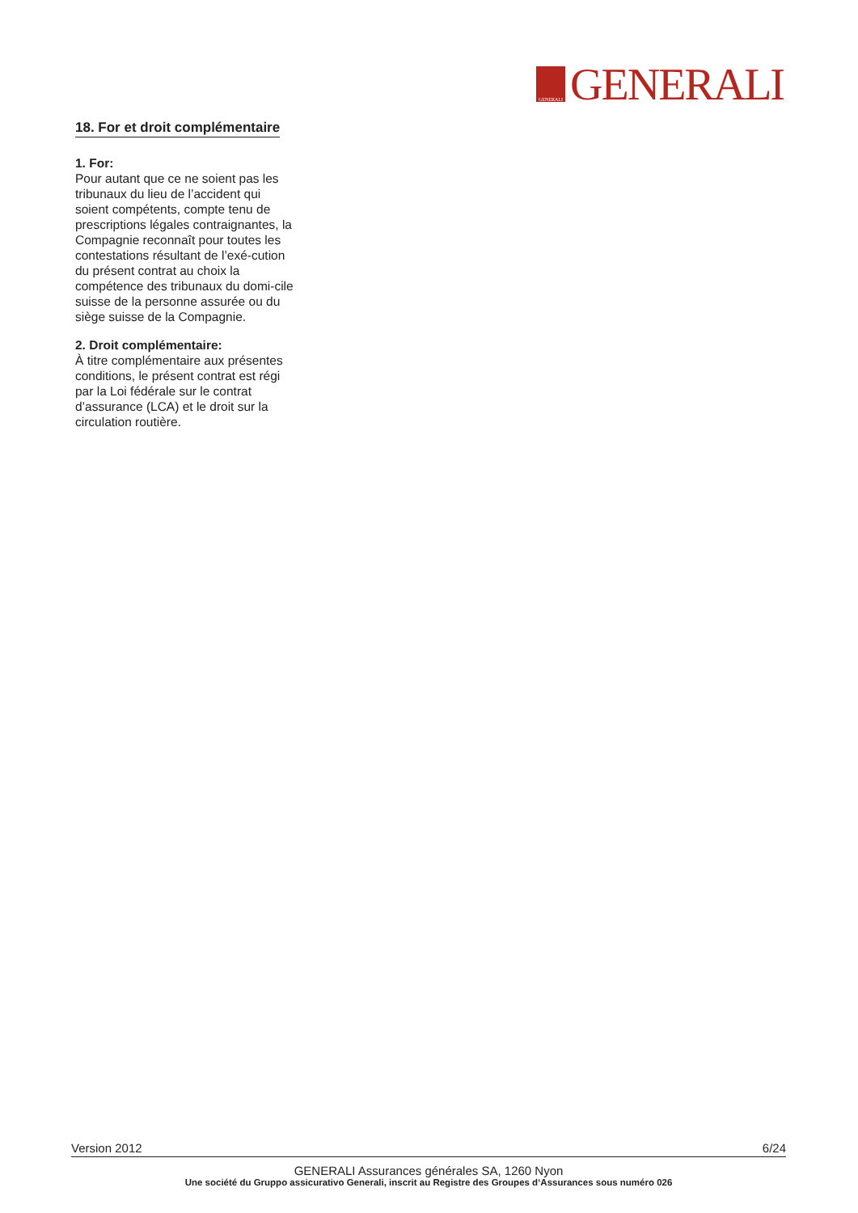GENERALI
GENERALI
18. For et droit complémentaire
1. For:
Pour autant que ce ne soient pas les tribunaux du lieu de l’accident qui soient compétents, compte tenu de prescriptions légales contraignantes, la Compagnie reconnaît pour toutes les contestations résultant de l’exé-cution du présent contrat au choix la compétence des tribunaux du domi-cile suisse de la personne assurée ou du siège suisse de la Compagnie.
2. Droit complémentaire:
À titre complémentaire aux présentes conditions, le présent contrat est régi par la Loi fédérale sur le contrat d’assurance (LCA) et le droit sur la circulation routière.
Version 2012 6/24
GENERALI Assurances générales SA, 1260 Nyon
Une société du Gruppo assicurativo Generali, inscrit au Registre des Groupes d‘Assurances sous numéro 026